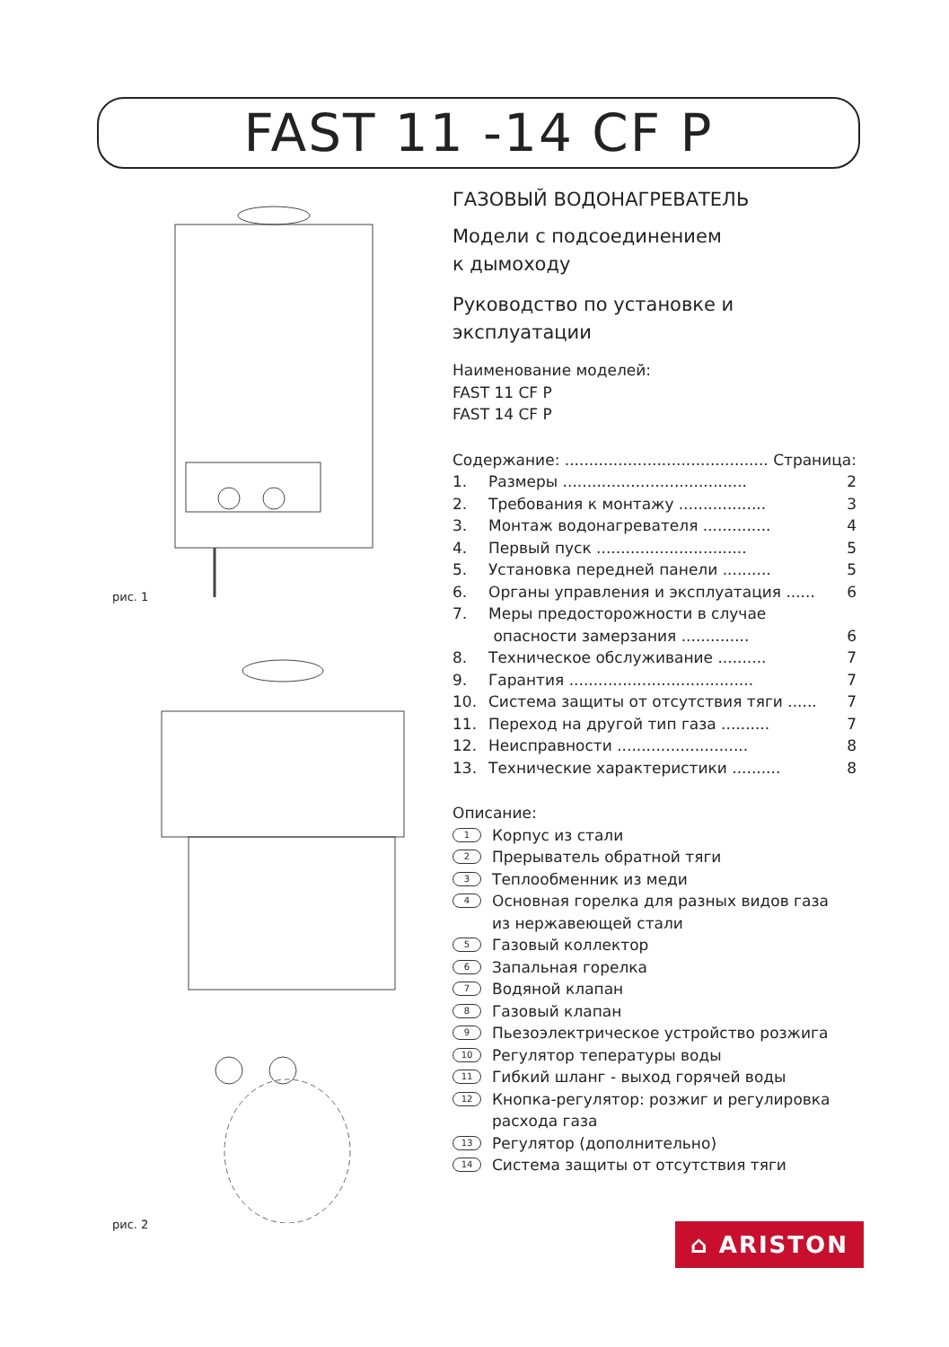FAST 11 -14 CF P
рис. 1
рис. 2
ГАЗОВЫЙ ВОДОНАГРЕВАТЕЛЬ
Модели с подсоединением
к дымоходу
Руководство по установке и эксплуатации
Наименование моделей:
FAST 11 CF P
FAST 14 CF P
Содержание: .......................................... Страница:
1. Размеры ...................................... 2
2. Требования к монтажу .................. 3
3. Монтаж водонагревателя .............. 4
4. Первый пуск ............................... 5
5. Установка передней панели .......... 5
6. Органы управления и эксплуатация ...... 6
7. Меры предосторожности в случае
опасности замерзания ..............
6
8. Техническое обслуживание .......... 7
9. Гарантия ...................................... 7
10. Система защиты от отсутствия тяги ...... 7
11. Переход на другой тип газа .......... 7
12. Неисправности ........................... 8
13. Технические характеристики .......... 8
Описание:
1 Корпус из стали
2 Прерыватель обратной тяги
3 Теплообменник из меди
4 Основная горелка для разных видов газа
из нержавеющей стали
5 Газовый коллектор
6 Запальная горелка
7 Водяной клапан
8 Газовый клапан
9 Пьезоэлектрическое устройство розжига
10 Регулятор тепературы воды
11 Гибкий шланг - выход горячей воды
12 Кнопка-регулятор: розжиг и регулировка
расхода газа
13 Регулятор (дополнительно)
14 Система защиты от отсутствия тяги
⌂ ARISTON